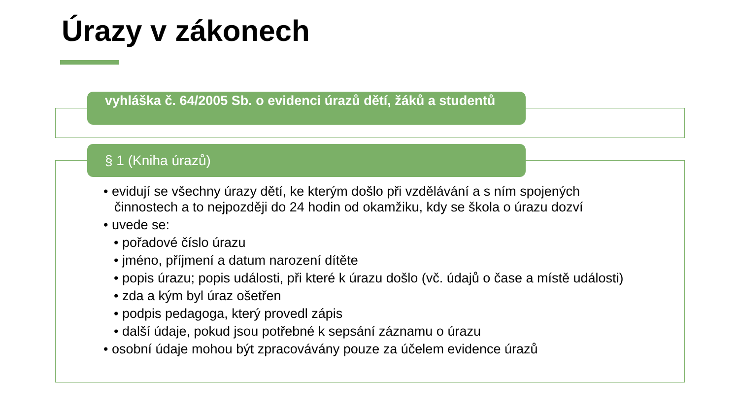Úrazy v zákonech
vyhláška č. 64/2005 Sb. o evidenci úrazů dětí, žáků a studentů
§ 1 (Kniha úrazů)
• evidují se všechny úrazy dětí, ke kterým došlo při vzdělávání a s ním spojených činnostech a to nejpozději do 24 hodin od okamžiku, kdy se škola o úrazu dozví
• uvede se:
• pořadové číslo úrazu
• jméno, příjmení a datum narození dítěte
• popis úrazu; popis události, při které k úrazu došlo (vč. údajů o čase a místě události)
• zda a kým byl úraz ošetřen
• podpis pedagoga, který provedl zápis
• další údaje, pokud jsou potřebné k sepsání záznamu o úrazu
• osobní údaje mohou být zpracovávány pouze za účelem evidence úrazů